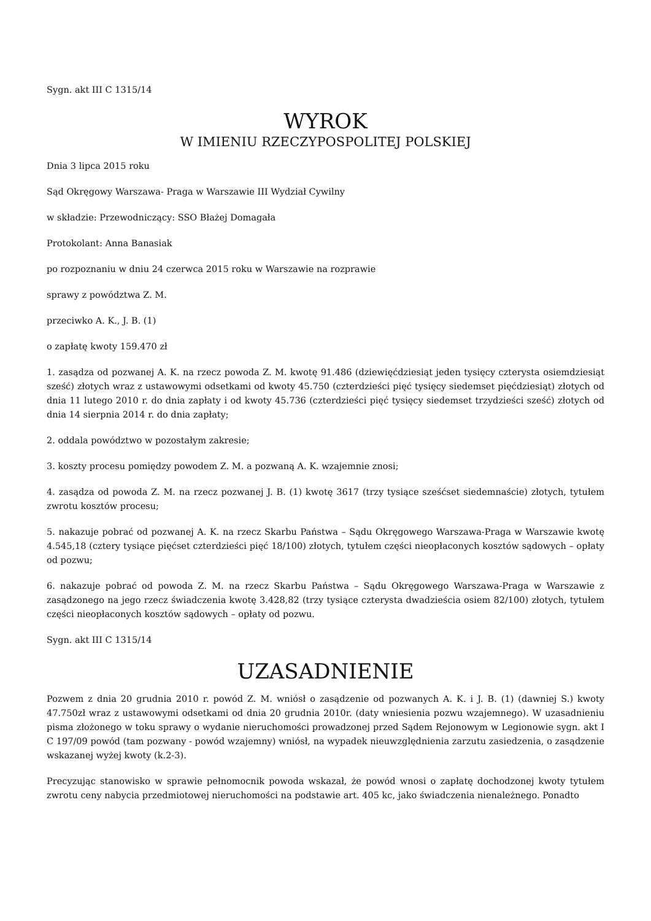Sygn. akt III C 1315/14
WYROK
W IMIENIU RZECZYPOSPOLITEJ POLSKIEJ
Dnia 3 lipca 2015 roku
Sąd Okręgowy Warszawa- Praga w Warszawie III Wydział Cywilny
w składzie: Przewodniczący: SSO Błażej Domagała
Protokolant: Anna Banasiak
po rozpoznaniu w dniu 24 czerwca 2015 roku w Warszawie na rozprawie
sprawy z powództwa Z. M.
przeciwko A. K., J. B. (1)
o zapłatę kwoty 159.470 zł
1. zasądza od pozwanej A. K. na rzecz powoda Z. M. kwotę 91.486 (dziewięćdziesiąt jeden tysięcy czterysta osiemdziesiąt sześć) złotych wraz z ustawowymi odsetkami od kwoty 45.750 (czterdzieści pięć tysięcy siedemset pięćdziesiąt) złotych od dnia 11 lutego 2010 r. do dnia zapłaty i od kwoty 45.736 (czterdzieści pięć tysięcy siedemset trzydzieści sześć) złotych od dnia 14 sierpnia 2014 r. do dnia zapłaty;
2. oddala powództwo w pozostałym zakresie;
3. koszty procesu pomiędzy powodem Z. M. a pozwaną A. K. wzajemnie znosi;
4. zasądza od powoda Z. M. na rzecz pozwanej J. B. (1) kwotę 3617 (trzy tysiące sześćset siedemnaście) złotych, tytułem zwrotu kosztów procesu;
5. nakazuje pobrać od pozwanej A. K. na rzecz Skarbu Państwa – Sądu Okręgowego Warszawa-Praga w Warszawie kwotę 4.545,18 (cztery tysiące pięćset czterdzieści pięć 18/100) złotych, tytułem części nieopłaconych kosztów sądowych – opłaty od pozwu;
6. nakazuje pobrać od powoda Z. M. na rzecz Skarbu Państwa – Sądu Okręgowego Warszawa-Praga w Warszawie z zasądzonego na jego rzecz świadczenia kwotę 3.428,82 (trzy tysiące czterysta dwadzieścia osiem 82/100) złotych, tytułem części nieopłaconych kosztów sądowych – opłaty od pozwu.
Sygn. akt III C 1315/14
UZASADNIENIE
Pozwem z dnia 20 grudnia 2010 r. powód Z. M. wniósł o zasądzenie od pozwanych A. K. i J. B. (1) (dawniej S.) kwoty 47.750zł wraz z ustawowymi odsetkami od dnia 20 grudnia 2010r. (daty wniesienia pozwu wzajemnego). W uzasadnieniu pisma złożonego w toku sprawy o wydanie nieruchomości prowadzonej przed Sądem Rejonowym w Legionowie sygn. akt I C 197/09 powód (tam pozwany - powód wzajemny) wniósł, na wypadek nieuwzględnienia zarzutu zasiedzenia, o zasądzenie wskazanej wyżej kwoty (k.2-3).
Precyzując stanowisko w sprawie pełnomocnik powoda wskazał, że powód wnosi o zapłatę dochodzonej kwoty tytułem zwrotu ceny nabycia przedmiotowej nieruchomości na podstawie art. 405 kc, jako świadczenia nienależnego. Ponadto